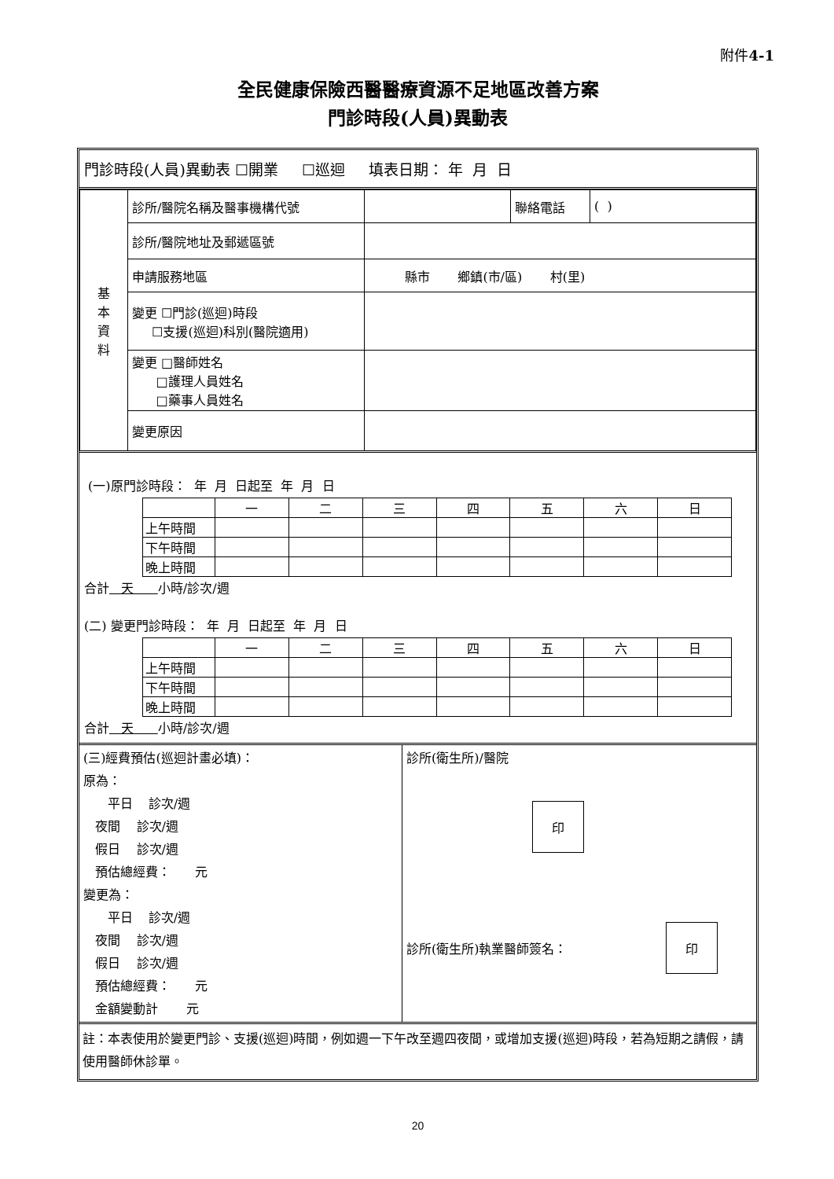附件4-1
全民健康保險西醫醫療資源不足地區改善方案
門診時段(人員)異動表
門診時段(人員)異動表 ☐開業 ☐巡迴 填表日期： 年 月 日
| 基 本 資 料 | 診所/醫院名稱及醫事機構代號 | | 聯絡電話 | ( ) |
| | 診所/醫院地址及郵遞區號 | | | |
| | 申請服務地區 | 縣市 鄉鎮(市/區) 村(里) | | |
| | 變更 ☐門診(巡迴)時段 ☐支援(巡迴)科別(醫院適用) | | | |
| | 變更 □醫師姓名 □護理人員姓名 □藥事人員姓名 | | | |
| | 變更原因 | | | |
(一)原門診時段： 年 月 日起至 年 月 日
| | 一 | 二 | 三 | 四 | 五 | 六 | 日 |
| 上午時間 | | | | | | | |
| 下午時間 | | | | | | | |
| 晚上時間 | | | | | | | |
合計 天 小時/診次/週
(二) 變更門診時段： 年 月 日起至 年 月 日
| | 一 | 二 | 三 | 四 | 五 | 六 | 日 |
| 上午時間 | | | | | | | |
| 下午時間 | | | | | | | |
| 晚上時間 | | | | | | | |
合計 天 小時/診次/週
| (三)經費預估(巡迴計畫必填)： 原為： 平日 診次/週 夜間 診次/週 假日 診次/週 預估總經費： 元 變更為： 平日 診次/週 夜間 診次/週 假日 診次/週 預估總經費： 元 金額變動計 元 | 診所(衛生所)/醫院 印 診所(衛生所)執業醫師簽名： 印 |
註：本表使用於變更門診、支援(巡迴)時間，例如週一下午改至週四夜間，或增加支援(巡迴)時段，若為短期之請假，請使用醫師休診單。
20